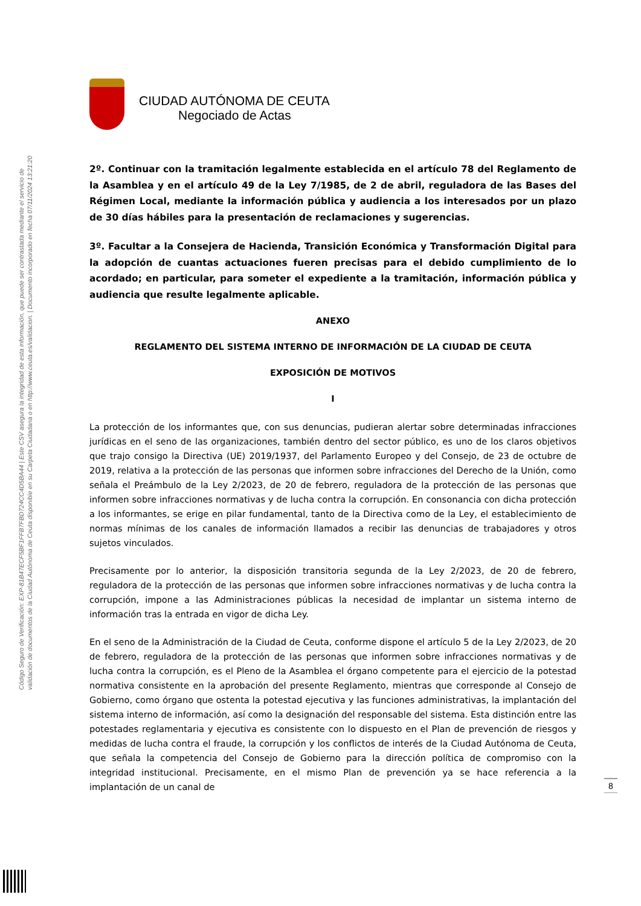Código Seguro de Verificación: EXP-81B47ECF5BF1FFB7FBD724CC4D5BA44 | Este CSV asegura la integridad de esta información, que puede ser contrastada mediante el servicio de
validación de documentos de la Ciudad Autónoma de Ceuta disponible en su Carpeta Ciudadana o en http://www.ceuta.es/validacion. | Documento incorporado en fecha 07/11/2024 13:21:20
CIUDAD AUTÓNOMA DE CEUTA
Negociado de Actas
2º. Continuar con la tramitación legalmente establecida en el artículo 78 del Reglamento de la Asamblea y en el artículo 49 de la Ley 7/1985, de 2 de abril, reguladora de las Bases del Régimen Local, mediante la información pública y audiencia a los interesados por un plazo de 30 días hábiles para la presentación de reclamaciones y sugerencias.
3º. Facultar a la Consejera de Hacienda, Transición Económica y Transformación Digital para la adopción de cuantas actuaciones fueren precisas para el debido cumplimiento de lo acordado; en particular, para someter el expediente a la tramitación, información pública y audiencia que resulte legalmente aplicable.
ANEXO
REGLAMENTO DEL SISTEMA INTERNO DE INFORMACIÓN DE LA CIUDAD DE CEUTA
EXPOSICIÓN DE MOTIVOS
I
La protección de los informantes que, con sus denuncias, pudieran alertar sobre determinadas infracciones jurídicas en el seno de las organizaciones, también dentro del sector público, es uno de los claros objetivos que trajo consigo la Directiva (UE) 2019/1937, del Parlamento Europeo y del Consejo, de 23 de octubre de 2019, relativa a la protección de las personas que informen sobre infracciones del Derecho de la Unión, como señala el Preámbulo de la Ley 2/2023, de 20 de febrero, reguladora de la protección de las personas que informen sobre infracciones normativas y de lucha contra la corrupción. En consonancia con dicha protección a los informantes, se erige en pilar fundamental, tanto de la Directiva como de la Ley, el establecimiento de normas mínimas de los canales de información llamados a recibir las denuncias de trabajadores y otros sujetos vinculados.
Precisamente por lo anterior, la disposición transitoria segunda de la Ley 2/2023, de 20 de febrero, reguladora de la protección de las personas que informen sobre infracciones normativas y de lucha contra la corrupción, impone a las Administraciones públicas la necesidad de implantar un sistema interno de información tras la entrada en vigor de dicha Ley.
En el seno de la Administración de la Ciudad de Ceuta, conforme dispone el artículo 5 de la Ley 2/2023, de 20 de febrero, reguladora de la protección de las personas que informen sobre infracciones normativas y de lucha contra la corrupción, es el Pleno de la Asamblea el órgano competente para el ejercicio de la potestad normativa consistente en la aprobación del presente Reglamento, mientras que corresponde al Consejo de Gobierno, como órgano que ostenta la potestad ejecutiva y las funciones administrativas, la implantación del sistema interno de información, así como la designación del responsable del sistema. Esta distinción entre las potestades reglamentaria y ejecutiva es consistente con lo dispuesto en el Plan de prevención de riesgos y medidas de lucha contra el fraude, la corrupción y los conflictos de interés de la Ciudad Autónoma de Ceuta, que señala la competencia del Consejo de Gobierno para la dirección política de compromiso con la integridad institucional. Precisamente, en el mismo Plan de prevención ya se hace referencia a la implantación de un canal de
8